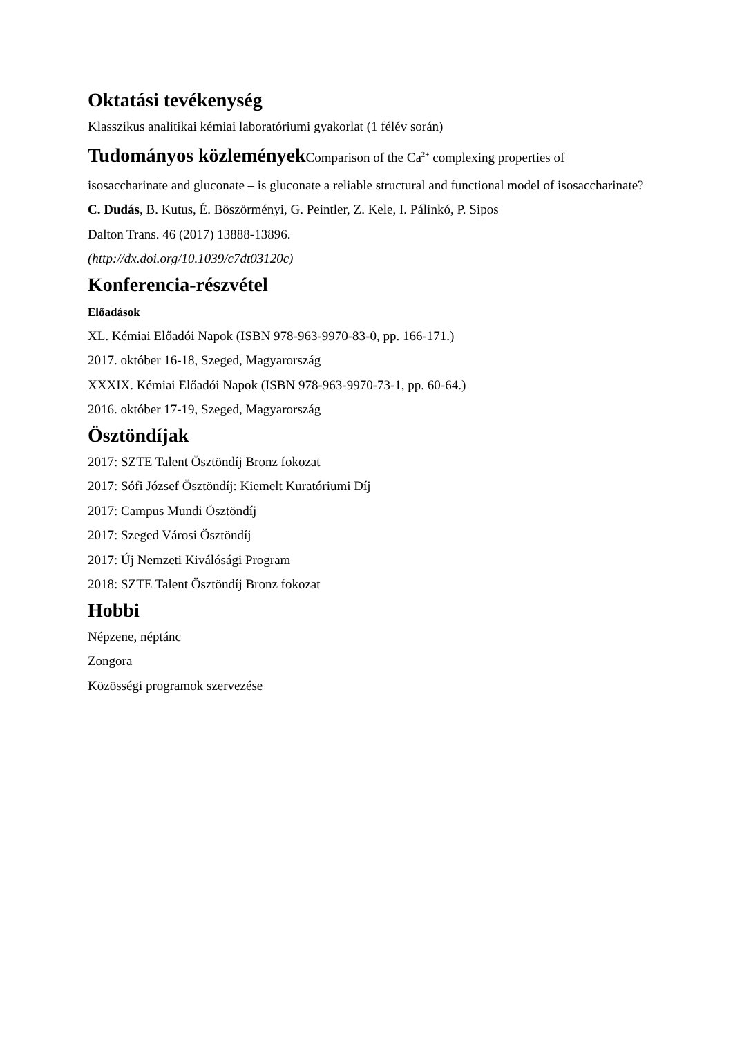Oktatási tevékenység
Klasszikus analitikai kémiai laboratóriumi gyakorlat (1 félév során)
Tudományos közlemények Comparison of the Ca<sup>2+</sup> complexing properties of
isosaccharinate and gluconate – is gluconate a reliable structural and functional model of isosaccharinate?
C. Dudás, B. Kutus, É. Böszörményi, G. Peintler, Z. Kele, I. Pálinkó, P. Sipos
Dalton Trans. 46 (2017) 13888-13896.
(http://dx.doi.org/10.1039/c7dt03120c)
Konferencia-részvétel
Előadások
XL. Kémiai Előadói Napok (ISBN 978-963-9970-83-0, pp. 166-171.)
2017. október 16-18, Szeged, Magyarország
XXXIX. Kémiai Előadói Napok (ISBN 978-963-9970-73-1, pp. 60-64.)
2016. október 17-19, Szeged, Magyarország
Ösztöndíjak
2017: SZTE Talent Ösztöndíj Bronz fokozat
2017: Sófi József Ösztöndíj: Kiemelt Kuratóriumi Díj
2017: Campus Mundi Ösztöndíj
2017: Szeged Városi Ösztöndíj
2017: Új Nemzeti Kiválósági Program
2018: SZTE Talent Ösztöndíj Bronz fokozat
Hobbi
Népzene, néptánc
Zongora
Közösségi programok szervezése